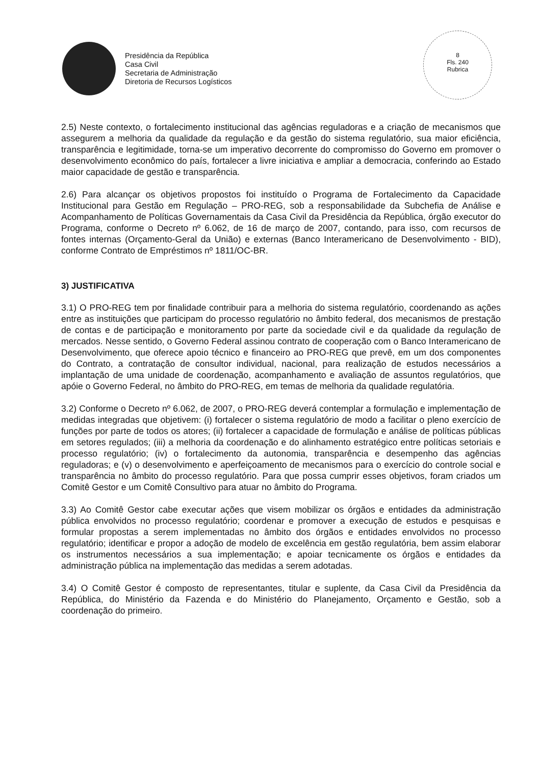Presidência da República
Casa Civil
Secretaria de Administração
Diretoria de Recursos Logísticos
8
Fls. 240
Rubrica
2.5) Neste contexto, o fortalecimento institucional das agências reguladoras e a criação de mecanismos que assegurem a melhoria da qualidade da regulação e da gestão do sistema regulatório, sua maior eficiência, transparência e legitimidade, torna-se um imperativo decorrente do compromisso do Governo em promover o desenvolvimento econômico do país, fortalecer a livre iniciativa e ampliar a democracia, conferindo ao Estado maior capacidade de gestão e transparência.
2.6) Para alcançar os objetivos propostos foi instituído o Programa de Fortalecimento da Capacidade Institucional para Gestão em Regulação – PRO-REG, sob a responsabilidade da Subchefia de Análise e Acompanhamento de Políticas Governamentais da Casa Civil da Presidência da República, órgão executor do Programa, conforme o Decreto nº 6.062, de 16 de março de 2007, contando, para isso, com recursos de fontes internas (Orçamento-Geral da União) e externas (Banco Interamericano de Desenvolvimento - BID), conforme Contrato de Empréstimos nº 1811/OC-BR.
3) JUSTIFICATIVA
3.1) O PRO-REG tem por finalidade contribuir para a melhoria do sistema regulatório, coordenando as ações entre as instituições que participam do processo regulatório no âmbito federal, dos mecanismos de prestação de contas e de participação e monitoramento por parte da sociedade civil e da qualidade da regulação de mercados. Nesse sentido, o Governo Federal assinou contrato de cooperação com o Banco Interamericano de Desenvolvimento, que oferece apoio técnico e financeiro ao PRO-REG que prevê, em um dos componentes do Contrato, a contratação de consultor individual, nacional, para realização de estudos necessários a implantação de uma unidade de coordenação, acompanhamento e avaliação de assuntos regulatórios, que apóie o Governo Federal, no âmbito do PRO-REG, em temas de melhoria da qualidade regulatória.
3.2) Conforme o Decreto nº 6.062, de 2007, o PRO-REG deverá contemplar a formulação e implementação de medidas integradas que objetivem: (i) fortalecer o sistema regulatório de modo a facilitar o pleno exercício de funções por parte de todos os atores; (ii) fortalecer a capacidade de formulação e análise de políticas públicas em setores regulados; (iii) a melhoria da coordenação e do alinhamento estratégico entre políticas setoriais e processo regulatório; (iv) o fortalecimento da autonomia, transparência e desempenho das agências reguladoras; e (v) o desenvolvimento e aperfeiçoamento de mecanismos para o exercício do controle social e transparência no âmbito do processo regulatório. Para que possa cumprir esses objetivos, foram criados um Comitê Gestor e um Comitê Consultivo para atuar no âmbito do Programa.
3.3) Ao Comitê Gestor cabe executar ações que visem mobilizar os órgãos e entidades da administração pública envolvidos no processo regulatório; coordenar e promover a execução de estudos e pesquisas e formular propostas a serem implementadas no âmbito dos órgãos e entidades envolvidos no processo regulatório; identificar e propor a adoção de modelo de excelência em gestão regulatória, bem assim elaborar os instrumentos necessários a sua implementação; e apoiar tecnicamente os órgãos e entidades da administração pública na implementação das medidas a serem adotadas.
3.4) O Comitê Gestor é composto de representantes, titular e suplente, da Casa Civil da Presidência da República, do Ministério da Fazenda e do Ministério do Planejamento, Orçamento e Gestão, sob a coordenação do primeiro.